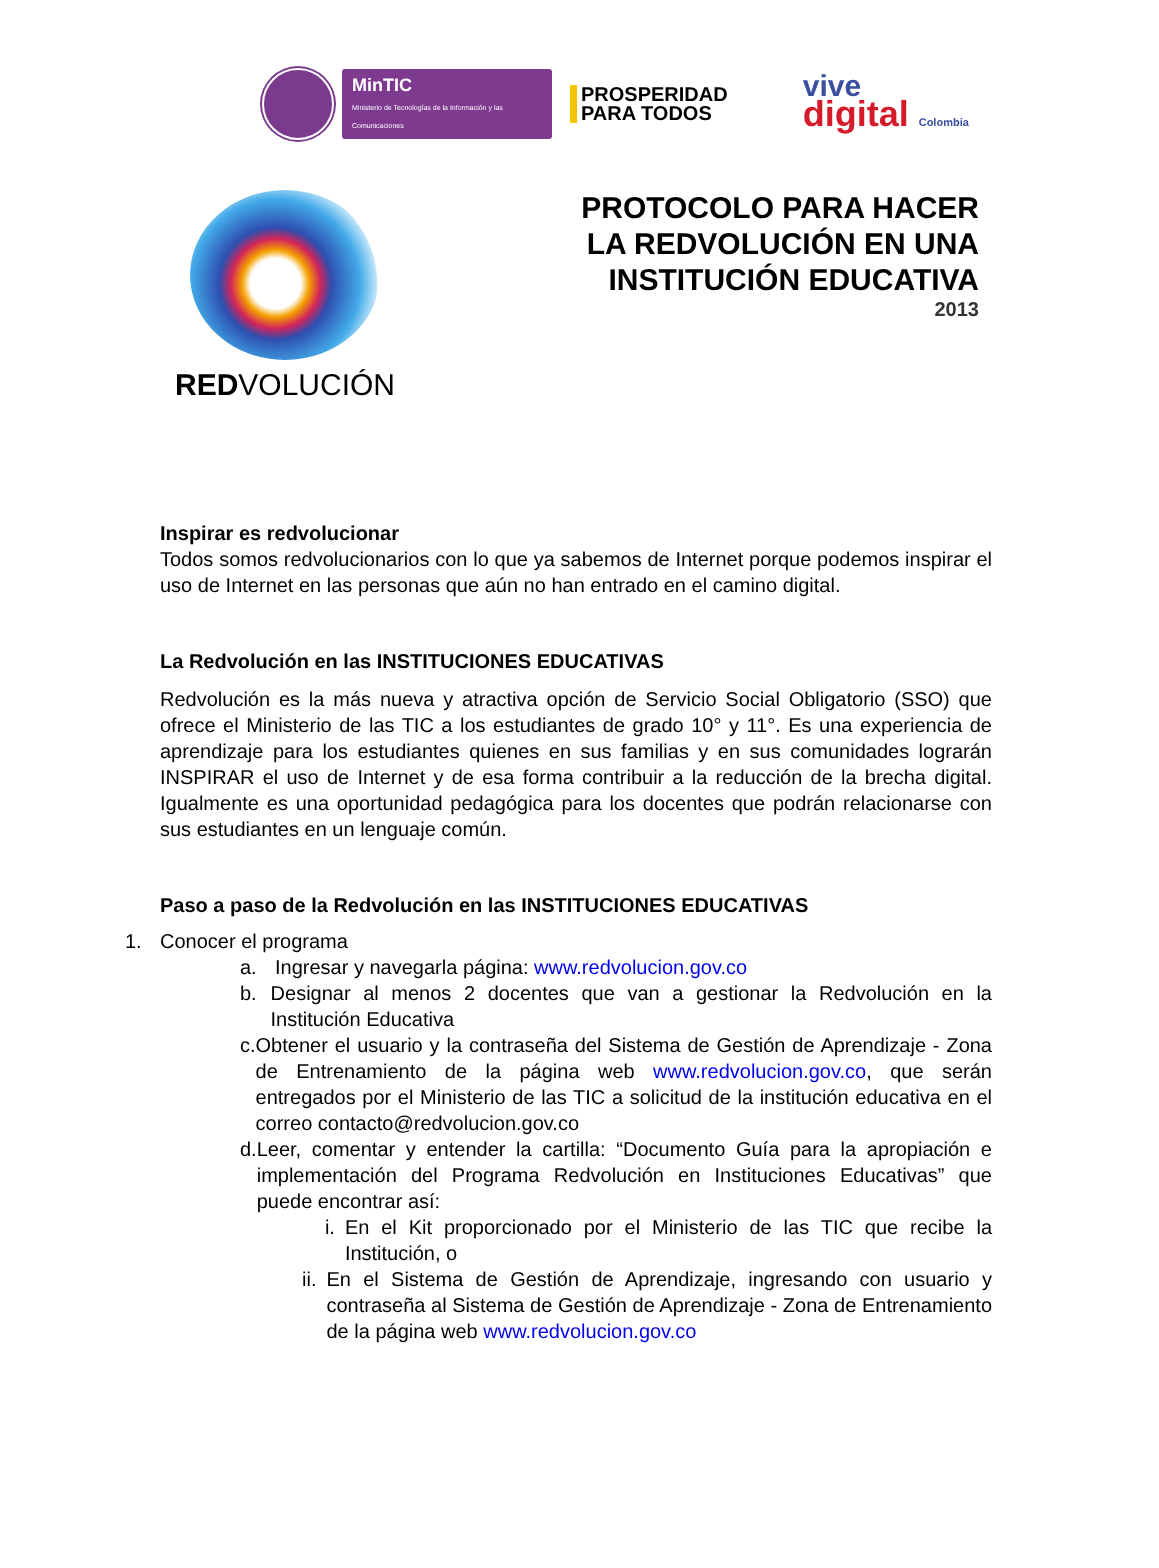MinTIC
Ministerio de Tecnologías de la Información y las Comunicaciones
PROSPERIDAD
PARA TODOS
vive
digital Colombia
REDVOLUCIÓN
PROTOCOLO PARA HACER
LA REDVOLUCIÓN EN UNA
INSTITUCIÓN EDUCATIVA
2013
Inspirar es redvolucionar
Todos somos redvolucionarios con lo que ya sabemos de Internet porque podemos inspirar el uso de Internet en las personas que aún no han entrado en el camino digital.
La Redvolución en las INSTITUCIONES EDUCATIVAS
Redvolución es la más nueva y atractiva opción de Servicio Social Obligatorio (SSO) que ofrece el Ministerio de las TIC a los estudiantes de grado 10° y 11°. Es una experiencia de aprendizaje para los estudiantes quienes en sus familias y en sus comunidades lograrán INSPIRAR el uso de Internet y de esa forma contribuir a la reducción de la brecha digital. Igualmente es una oportunidad pedagógica para los docentes que podrán relacionarse con sus estudiantes en un lenguaje común.
Paso a paso de la Redvolución en las INSTITUCIONES EDUCATIVAS
1. Conocer el programa
a. Ingresar y navegarla página: www.redvolucion.gov.co
b. Designar al menos 2 docentes que van a gestionar la Redvolución en la Institución Educativa
c. Obtener el usuario y la contraseña del Sistema de Gestión de Aprendizaje - Zona de Entrenamiento de la página web www.redvolucion.gov.co, que serán entregados por el Ministerio de las TIC a solicitud de la institución educativa en el correo contacto@redvolucion.gov.co
d. Leer, comentar y entender la cartilla: “Documento Guía para la apropiación e implementación del Programa Redvolución en Instituciones Educativas” que puede encontrar así:
i. En el Kit proporcionado por el Ministerio de las TIC que recibe la Institución, o
ii. En el Sistema de Gestión de Aprendizaje, ingresando con usuario y contraseña al Sistema de Gestión de Aprendizaje - Zona de Entrenamiento de la página web www.redvolucion.gov.co